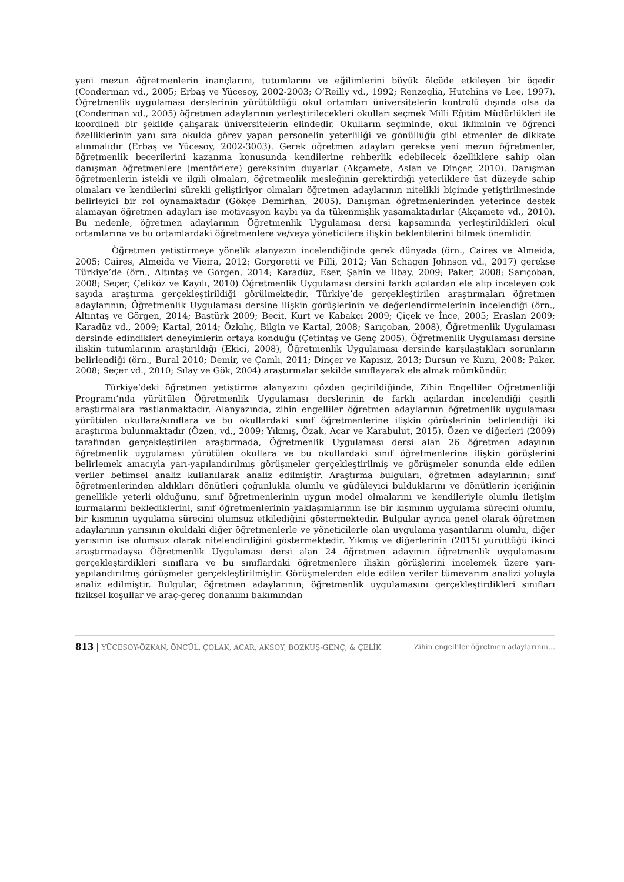yeni mezun öğretmenlerin inançlarını, tutumlarını ve eğilimlerini büyük ölçüde etkileyen bir ögedir (Conderman vd., 2005; Erbaş ve Yücesoy, 2002-2003; O’Reilly vd., 1992; Renzeglia, Hutchins ve Lee, 1997). Öğretmenlik uygulaması derslerinin yürütüldüğü okul ortamları üniversitelerin kontrolü dışında olsa da (Conderman vd., 2005) öğretmen adaylarının yerleştirilecekleri okulları seçmek Milli Eğitim Müdürlükleri ile koordineli bir şekilde çalışarak üniversitelerin elindedir. Okulların seçiminde, okul ikliminin ve öğrenci özelliklerinin yanı sıra okulda görev yapan personelin yeterliliği ve gönüllüğü gibi etmenler de dikkate alınmalıdır (Erbaş ve Yücesoy, 2002-3003). Gerek öğretmen adayları gerekse yeni mezun öğretmenler, öğretmenlik becerilerini kazanma konusunda kendilerine rehberlik edebilecek özelliklere sahip olan danışman öğretmenlere (mentörlere) gereksinim duyarlar (Akçamete, Aslan ve Dinçer, 2010). Danışman öğretmenlerin istekli ve ilgili olmaları, öğretmenlik mesleğinin gerektirdiği yeterliklere üst düzeyde sahip olmaları ve kendilerini sürekli geliştiriyor olmaları öğretmen adaylarının nitelikli biçimde yetiştirilmesinde belirleyici bir rol oynamaktadır (Gökçe Demirhan, 2005). Danışman öğretmenlerinden yeterince destek alamayan öğretmen adayları ise motivasyon kaybı ya da tükenmişlik yaşamaktadırlar (Akçamete vd., 2010). Bu nedenle, öğretmen adaylarının Öğretmenlik Uygulaması dersi kapsamında yerleştirildikleri okul ortamlarına ve bu ortamlardaki öğretmenlere ve/veya yöneticilere ilişkin beklentilerini bilmek önemlidir.
Öğretmen yetiştirmeye yönelik alanyazın incelendiğinde gerek dünyada (örn., Caires ve Almeida, 2005; Caires, Almeida ve Vieira, 2012; Gorgoretti ve Pilli, 2012; Van Schagen Johnson vd., 2017) gerekse Türkiye’de (örn., Altıntaş ve Görgen, 2014; Karadüz, Eser, Şahin ve İlbay, 2009; Paker, 2008; Sarıçoban, 2008; Seçer, Çeliköz ve Kayılı, 2010) Öğretmenlik Uygulaması dersini farklı açılardan ele alıp inceleyen çok sayıda araştırma gerçekleştirildiği görülmektedir. Türkiye’de gerçekleştirilen araştırmaları öğretmen adaylarının; Öğretmenlik Uygulaması dersine ilişkin görüşlerinin ve değerlendirmelerinin incelendiği (örn., Altıntaş ve Görgen, 2014; Baştürk 2009; Becit, Kurt ve Kabakçı 2009; Çiçek ve İnce, 2005; Eraslan 2009; Karadüz vd., 2009; Kartal, 2014; Özkılıç, Bilgin ve Kartal, 2008; Sarıçoban, 2008), Öğretmenlik Uygulaması dersinde edindikleri deneyimlerin ortaya konduğu (Çetintaş ve Genç 2005), Öğretmenlik Uygulaması dersine ilişkin tutumlarının araştırıldığı (Ekici, 2008), Öğretmenlik Uygulaması dersinde karşılaştıkları sorunların belirlendiği (örn., Bural 2010; Demir, ve Çamlı, 2011; Dinçer ve Kapısız, 2013; Dursun ve Kuzu, 2008; Paker, 2008; Seçer vd., 2010; Sılay ve Gök, 2004) araştırmalar şekilde sınıflayarak ele almak mümkündür.
Türkiye’deki öğretmen yetiştirme alanyazını gözden geçirildiğinde, Zihin Engelliler Öğretmenliği Programı’nda yürütülen Öğretmenlik Uygulaması derslerinin de farklı açılardan incelendiği çeşitli araştırmalara rastlanmaktadır. Alanyazında, zihin engelliler öğretmen adaylarının öğretmenlik uygulaması yürütülen okullara/sınıflara ve bu okullardaki sınıf öğretmenlerine ilişkin görüşlerinin belirlendiği iki araştırma bulunmaktadır (Özen, vd., 2009; Yıkmış, Özak, Acar ve Karabulut, 2015). Özen ve diğerleri (2009) tarafından gerçekleştirilen araştırmada, Öğretmenlik Uygulaması dersi alan 26 öğretmen adayının öğretmenlik uygulaması yürütülen okullara ve bu okullardaki sınıf öğretmenlerine ilişkin görüşlerini belirlemek amacıyla yarı-yapılandırılmış görüşmeler gerçekleştirilmiş ve görüşmeler sonunda elde edilen veriler betimsel analiz kullanılarak analiz edilmiştir. Araştırma bulguları, öğretmen adaylarının; sınıf öğretmenlerinden aldıkları dönütleri çoğunlukla olumlu ve güdüleyici bulduklarını ve dönütlerin içeriğinin genellikle yeterli olduğunu, sınıf öğretmenlerinin uygun model olmalarını ve kendileriyle olumlu iletişim kurmalarını beklediklerini, sınıf öğretmenlerinin yaklaşımlarının ise bir kısmının uygulama sürecini olumlu, bir kısmının uygulama sürecini olumsuz etkilediğini göstermektedir. Bulgular ayrıca genel olarak öğretmen adaylarının yarısının okuldaki diğer öğretmenlerle ve yöneticilerle olan uygulama yaşantılarını olumlu, diğer yarısının ise olumsuz olarak nitelendirdiğini göstermektedir. Yıkmış ve diğerlerinin (2015) yürüttüğü ikinci araştırmadaysa Öğretmenlik Uygulaması dersi alan 24 öğretmen adayının öğretmenlik uygulamasını gerçekleştirdikleri sınıflara ve bu sınıflardaki öğretmenlere ilişkin görüşlerini incelemek üzere yarı-yapılandırılmış görüşmeler gerçekleştirilmiştir. Görüşmelerden elde edilen veriler tümevarım analizi yoluyla analiz edilmiştir. Bulgular, öğretmen adaylarının; öğretmenlik uygulamasını gerçekleştirdikleri sınıfları fiziksel koşullar ve araç-gereç donanımı bakımından
813 | YÜCESOY-ÖZKAN, ÖNCÜL, ÇOLAK, ACAR, AKSOY, BOZKUŞ-GENÇ, & ÇELİK Zihin engelliler öğretmen adaylarının…